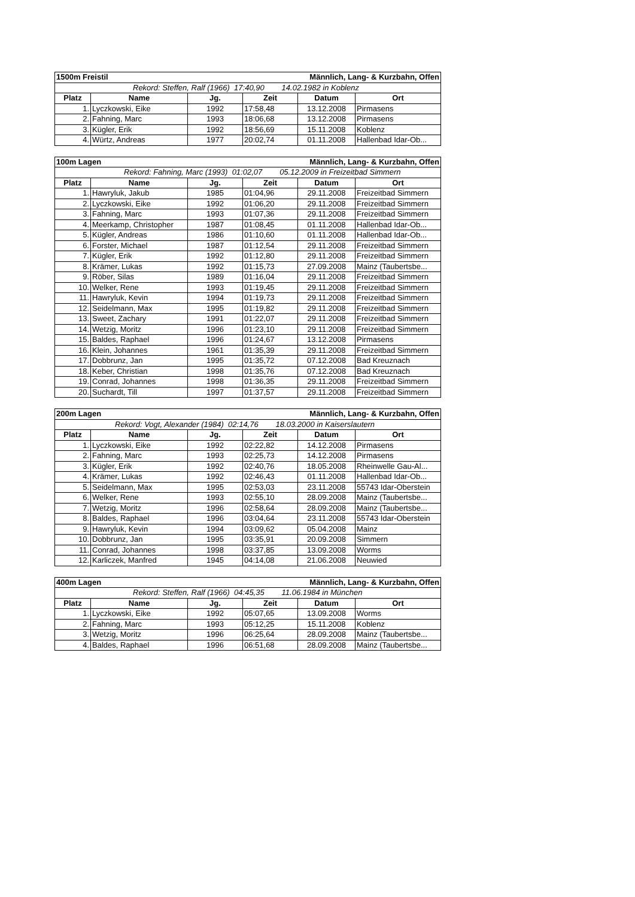| 1500m Freistil | | | Männlich, Lang- & Kurzbahn, Offen | | |
| Rekord: Steffen, Ralf (1966) 17:40,90 14.02.1982 in Koblenz | | | | | |
| Platz | Name | Jg. | Zeit | Datum | Ort |
| 1. | Lyczkowski, Eike | 1992 | 17:58,48 | 13.12.2008 | Pirmasens |
| 2. | Fahning, Marc | 1993 | 18:06,68 | 13.12.2008 | Pirmasens |
| 3. | Kügler, Erik | 1992 | 18:56,69 | 15.11.2008 | Koblenz |
| 4. | Würtz, Andreas | 1977 | 20:02,74 | 01.11.2008 | Hallenbad Idar-Ob... |
| 100m Lagen | | | Männlich, Lang- & Kurzbahn, Offen | | |
| Rekord: Fahning, Marc (1993) 01:02,07 05.12.2009 in Freizeitbad Simmern | | | | | |
| Platz | Name | Jg. | Zeit | Datum | Ort |
| 1. | Hawryluk, Jakub | 1985 | 01:04,96 | 29.11.2008 | Freizeitbad Simmern |
| 2. | Lyczkowski, Eike | 1992 | 01:06,20 | 29.11.2008 | Freizeitbad Simmern |
| 3. | Fahning, Marc | 1993 | 01:07,36 | 29.11.2008 | Freizeitbad Simmern |
| 4. | Meerkamp, Christopher | 1987 | 01:08,45 | 01.11.2008 | Hallenbad Idar-Ob... |
| 5. | Kügler, Andreas | 1986 | 01:10,60 | 01.11.2008 | Hallenbad Idar-Ob... |
| 6. | Forster, Michael | 1987 | 01:12,54 | 29.11.2008 | Freizeitbad Simmern |
| 7. | Kügler, Erik | 1992 | 01:12,80 | 29.11.2008 | Freizeitbad Simmern |
| 8. | Krämer, Lukas | 1992 | 01:15,73 | 27.09.2008 | Mainz (Taubertsbe... |
| 9. | Röber, Silas | 1989 | 01:16,04 | 29.11.2008 | Freizeitbad Simmern |
| 10. | Welker, Rene | 1993 | 01:19,45 | 29.11.2008 | Freizeitbad Simmern |
| 11. | Hawryluk, Kevin | 1994 | 01:19,73 | 29.11.2008 | Freizeitbad Simmern |
| 12. | Seidelmann, Max | 1995 | 01:19,82 | 29.11.2008 | Freizeitbad Simmern |
| 13. | Sweet, Zachary | 1991 | 01:22,07 | 29.11.2008 | Freizeitbad Simmern |
| 14. | Wetzig, Moritz | 1996 | 01:23,10 | 29.11.2008 | Freizeitbad Simmern |
| 15. | Baldes, Raphael | 1996 | 01:24,67 | 13.12.2008 | Pirmasens |
| 16. | Klein, Johannes | 1961 | 01:35,39 | 29.11.2008 | Freizeitbad Simmern |
| 17. | Dobbrunz, Jan | 1995 | 01:35,72 | 07.12.2008 | Bad Kreuznach |
| 18. | Keber, Christian | 1998 | 01:35,76 | 07.12.2008 | Bad Kreuznach |
| 19. | Conrad, Johannes | 1998 | 01:36,35 | 29.11.2008 | Freizeitbad Simmern |
| 20. | Suchardt, Till | 1997 | 01:37,57 | 29.11.2008 | Freizeitbad Simmern |
| 200m Lagen | | | Männlich, Lang- & Kurzbahn, Offen | | |
| Rekord: Vogt, Alexander (1984) 02:14,76 18.03.2000 in Kaiserslautern | | | | | |
| Platz | Name | Jg. | Zeit | Datum | Ort |
| 1. | Lyczkowski, Eike | 1992 | 02:22,82 | 14.12.2008 | Pirmasens |
| 2. | Fahning, Marc | 1993 | 02:25,73 | 14.12.2008 | Pirmasens |
| 3. | Kügler, Erik | 1992 | 02:40,76 | 18.05.2008 | Rheinwelle Gau-Al... |
| 4. | Krämer, Lukas | 1992 | 02:46,43 | 01.11.2008 | Hallenbad Idar-Ob... |
| 5. | Seidelmann, Max | 1995 | 02:53,03 | 23.11.2008 | 55743 Idar-Oberstein |
| 6. | Welker, Rene | 1993 | 02:55,10 | 28.09.2008 | Mainz (Taubertsbe... |
| 7. | Wetzig, Moritz | 1996 | 02:58,64 | 28.09.2008 | Mainz (Taubertsbe... |
| 8. | Baldes, Raphael | 1996 | 03:04,64 | 23.11.2008 | 55743 Idar-Oberstein |
| 9. | Hawryluk, Kevin | 1994 | 03:09,62 | 05.04.2008 | Mainz |
| 10. | Dobbrunz, Jan | 1995 | 03:35,91 | 20.09.2008 | Simmern |
| 11. | Conrad, Johannes | 1998 | 03:37,85 | 13.09.2008 | Worms |
| 12. | Karliczek, Manfred | 1945 | 04:14,08 | 21.06.2008 | Neuwied |
| 400m Lagen | | | Männlich, Lang- & Kurzbahn, Offen | | |
| Rekord: Steffen, Ralf (1966) 04:45,35 11.06.1984 in München | | | | | |
| Platz | Name | Jg. | Zeit | Datum | Ort |
| 1. | Lyczkowski, Eike | 1992 | 05:07,65 | 13.09.2008 | Worms |
| 2. | Fahning, Marc | 1993 | 05:12,25 | 15.11.2008 | Koblenz |
| 3. | Wetzig, Moritz | 1996 | 06:25,64 | 28.09.2008 | Mainz (Taubertsbe... |
| 4. | Baldes, Raphael | 1996 | 06:51,68 | 28.09.2008 | Mainz (Taubertsbe... |